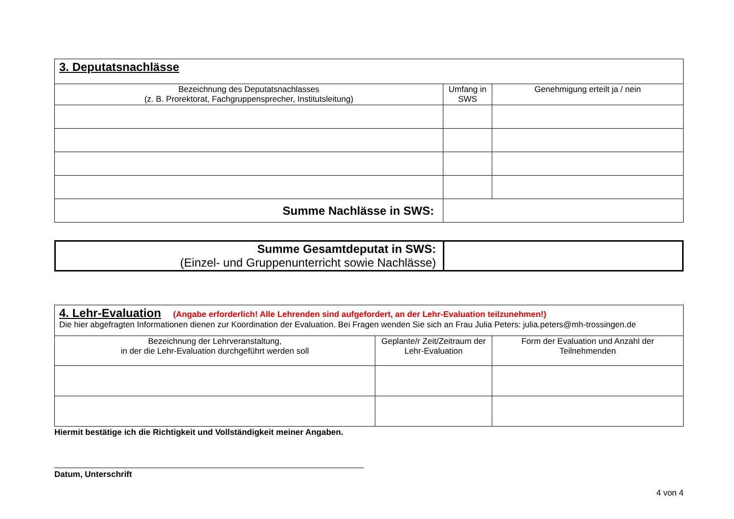| 3. Deputatsnachlässe | | |
| Bezeichnung des Deputatsnachlasses (z. B. Prorektorat, Fachgruppensprecher, Institutsleitung) | Umfang in SWS | Genehmigung erteilt ja / nein |
| Summe Nachlässe in SWS: | | |
| Summe Gesamtdeputat in SWS: (Einzel- und Gruppenunterricht sowie Nachlässe) | |
| 4. Lehr-Evaluation (Angabe erforderlich! Alle Lehrenden sind aufgefordert, an der Lehr-Evaluation teilzunehmen!) Die hier abgefragten Informationen dienen zur Koordination der Evaluation. Bei Fragen wenden Sie sich an Frau Julia Peters: julia.peters@mh-trossingen.de | | |
| Bezeichnung der Lehrveranstaltung, in der die Lehr-Evaluation durchgeführt werden soll | Geplante/r Zeit/Zeitraum der Lehr-Evaluation | Form der Evaluation und Anzahl der Teilnehmenden |
Hiermit bestätige ich die Richtigkeit und Vollständigkeit meiner Angaben.
Datum, Unterschrift
4 von 4